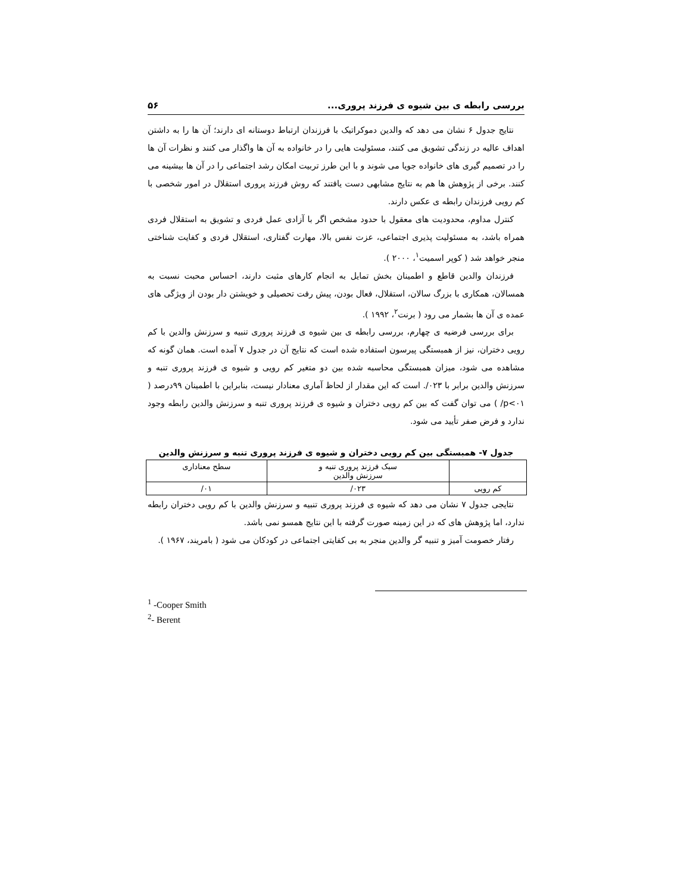بررسی رابطه ی بین شیوه ی فرزند پروری... ۵۶
نتایج جدول ۶ نشان می دهد که والدین دموکراتیک با فرزندان ارتباط دوستانه ای دارند؛ آن ها را به داشتن اهداف عالیه در زندگی تشویق می کنند، مسئولیت هایی را در خانواده به آن ها واگذار می کنند و نظرات آن ها را در تصمیم گیری های خانواده جویا می شوند و با این طرز تربیت امکان رشد اجتماعی را در آن ها بیشینه می کنند. برخی از پژوهش ها هم به نتایج مشابهی دست یافتند که روش فرزند پروری استقلال در امور شخصی با کم رویی فرزندان رابطه ی عکس دارند.
کنترل مداوم، محدودیت های معقول با حدود مشخص اگر با آزادی عمل فردی و تشویق به استقلال فردی همراه باشد، به مسئولیت پذیری اجتماعی، عزت نفس بالا، مهارت گفتاری، استقلال فردی و کفایت شناختی منجر خواهد شد ( کوپر اسمیت<sup>۱</sup>، ۲۰۰۰ ).
فرزندان والدین قاطع و اطمینان بخش تمایل به انجام کارهای مثبت دارند، احساس محبت نسبت به همسالان، همکاری با بزرگ سالان، استقلال، فعال بودن، پیش رفت تحصیلی و خویشتن دار بودن از ویژگی های عمده ی آن ها بشمار می رود ( برنت<sup>۲</sup>، ۱۹۹۲ ).
برای بررسی فرضیه ی چهارم، بررسی رابطه ی بین شیوه ی فرزند پروری تنبیه و سرزنش والدین با کم رویی دختران، نیز از همبستگی پیرسون استفاده شده است که نتایج آن در جدول ۷ آمده است. همان گونه که مشاهده می شود، میزان همبستگی محاسبه شده بین دو متغیر کم رویی و شیوه ی فرزند پروری تنبه و سرزنش والدین برابر با ۰۲۳/. است که این مقدار از لحاظ آماری معنادار نیست، بنابراین با اطمینان ۹۹درصد ( p<۰۱/ ) می توان گفت که بین کم رویی دختران و شیوه ی فرزند پروری تنبه و سرزنش والدین رابطه وجود ندارد و فرض صفر تأیید می شود.
جدول ۷- همبستگی بین کم رویی دختران و شیوه ی فرزند پروری تنبه و سرزنش والدین
| | سبک فرزند پروری تنبه و سرزنش والدین | سطح معناداری |
| --- | --- | --- |
| کم رویی | ۰۲۳/ | ۰۱/ |
نتایجی جدول ۷ نشان می دهد که شیوه ی فرزند پروری تنبیه و سرزنش والدین با کم رویی دختران رابطه ندارد، اما پژوهش های که در این زمینه صورت گرفته با این نتایج همسو نمی باشد.
رفتار خصومت آمیز و تنبیه گر والدین منجر به بی کفایتی اجتماعی در کودکان می شود ( بامریند، ۱۹۶۷ ).
<sup>1</sup> -Cooper Smith
<sup>2</sup>- Berent